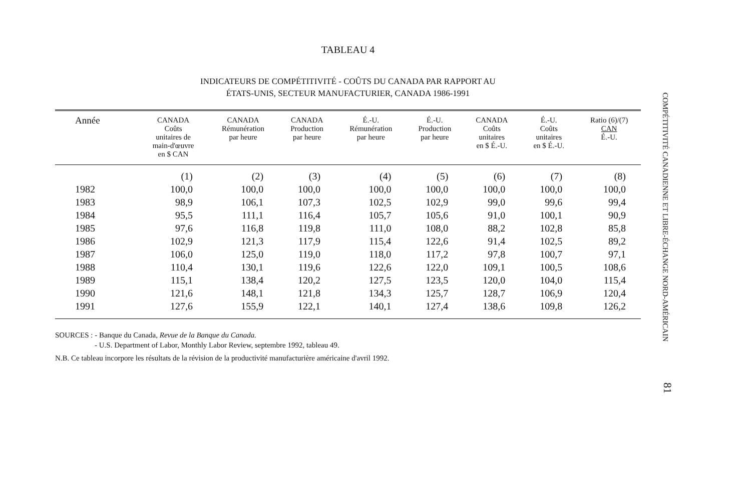TABLEAU 4
INDICATEURS DE COMPÉTITIVITÉ - COÛTS DU CANADA PAR RAPPORT AU
ÉTATS-UNIS, SECTEUR MANUFACTURIER, CANADA 1986-1991
| Année | CANADA Coûts unitaires de main-d'œuvre en $ CAN | CANADA Rémunération par heure | CANADA Production par heure | É.-U. Rémunération par heure | É.-U. Production par heure | CANADA Coûts unitaires en $ É.-U. | É.-U. Coûts unitaires en $ É.-U. | Ratio (6)/(7) CAN É.-U. |
| --- | --- | --- | --- | --- | --- | --- | --- | --- |
| | (1) | (2) | (3) | (4) | (5) | (6) | (7) | (8) |
| 1982 | 100,0 | 100,0 | 100,0 | 100,0 | 100,0 | 100,0 | 100,0 | 100,0 |
| 1983 | 98,9 | 106,1 | 107,3 | 102,5 | 102,9 | 99,0 | 99,6 | 99,4 |
| 1984 | 95,5 | 111,1 | 116,4 | 105,7 | 105,6 | 91,0 | 100,1 | 90,9 |
| 1985 | 97,6 | 116,8 | 119,8 | 111,0 | 108,0 | 88,2 | 102,8 | 85,8 |
| 1986 | 102,9 | 121,3 | 117,9 | 115,4 | 122,6 | 91,4 | 102,5 | 89,2 |
| 1987 | 106,0 | 125,0 | 119,0 | 118,0 | 117,2 | 97,8 | 100,7 | 97,1 |
| 1988 | 110,4 | 130,1 | 119,6 | 122,6 | 122,0 | 109,1 | 100,5 | 108,6 |
| 1989 | 115,1 | 138,4 | 120,2 | 127,5 | 123,5 | 120,0 | 104,0 | 115,4 |
| 1990 | 121,6 | 148,1 | 121,8 | 134,3 | 125,7 | 128,7 | 106,9 | 120,4 |
| 1991 | 127,6 | 155,9 | 122,1 | 140,1 | 127,4 | 138,6 | 109,8 | 126,2 |
SOURCES : - Banque du Canada, Revue de la Banque du Canada.
- U.S. Department of Labor, Monthly Labor Review, septembre 1992, tableau 49.
N.B. Ce tableau incorpore les résultats de la révision de la productivité manufacturière américaine d'avril 1992.
COMPÉTITIVITÉ CANADIENNE ET LIBRE-ÉCHANGE NORD-AMÉRICAIN
81